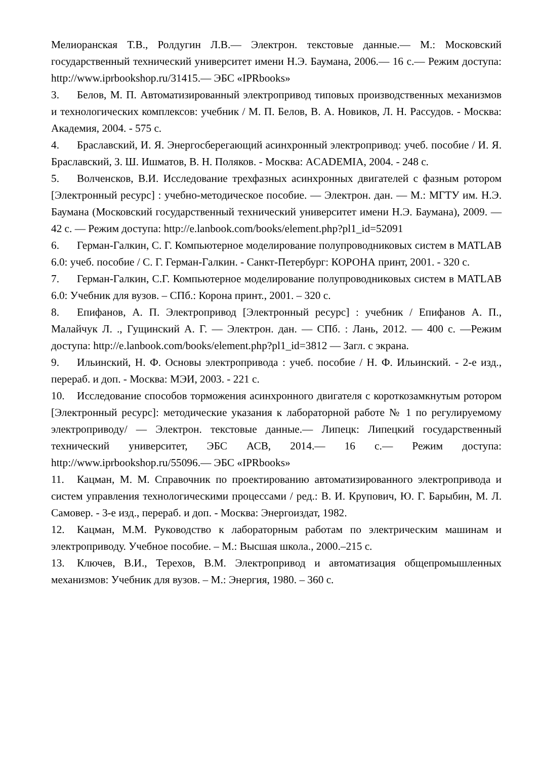Мелиоранская Т.В., Ролдугин Л.В.— Электрон. текстовые данные.— М.: Московский государственный технический университет имени Н.Э. Баумана, 2006.— 16 с.— Режим доступа: http://www.iprbookshop.ru/31415.— ЭБС «IPRbooks»
3. Белов, М. П. Автоматизированный электропривод типовых производственных механизмов и технологических комплексов: учебник / М. П. Белов, В. А. Новиков, Л. Н. Рассудов. - Москва: Академия, 2004. - 575 с.
4. Браславский, И. Я. Энергосберегающий асинхронный электропривод: учеб. пособие / И. Я. Браславский, З. Ш. Ишматов, В. Н. Поляков. - Москва: ACADEMIA, 2004. - 248 с.
5. Волченсков, В.И. Исследование трехфазных асинхронных двигателей с фазным ротором [Электронный ресурс] : учебно-методическое пособие. — Электрон. дан. — М.: МГТУ им. Н.Э. Баумана (Московский государственный технический университет имени Н.Э. Баумана), 2009. — 42 с. — Режим доступа: http://e.lanbook.com/books/element.php?pl1_id=52091
6. Герман-Галкин, С. Г. Компьютерное моделирование полупроводниковых систем в MATLAB 6.0: учеб. пособие / С. Г. Герман-Галкин. - Санкт-Петербург: КОРОНА принт, 2001. - 320 с.
7. Герман-Галкин, С.Г. Компьютерное моделирование полупроводниковых систем в MATLAB 6.0: Учебник для вузов. – СПб.: Корона принт., 2001. – 320 с.
8. Епифанов, А. П. Электропривод [Электронный ресурс] : учебник / Епифанов А. П., Малайчук Л. ., Гущинский А. Г. — Электрон. дан. — СПб. : Лань, 2012. — 400 с. —Режим доступа: http://e.lanbook.com/books/element.php?pl1_id=3812 — Загл. с экрана.
9. Ильинский, Н. Ф. Основы электропривода : учеб. пособие / Н. Ф. Ильинский. - 2-е изд., перераб. и доп. - Москва: МЭИ, 2003. - 221 с.
10. Исследование способов торможения асинхронного двигателя с короткозамкнутым ротором [Электронный ресурс]: методические указания к лабораторной работе № 1 по регулируемому электроприводу/ — Электрон. текстовые данные.— Липецк: Липецкий государственный технический университет, ЭБС АСВ, 2014.— 16 с.— Режим доступа: http://www.iprbookshop.ru/55096.— ЭБС «IPRbooks»
11. Кацман, М. М. Справочник по проектированию автоматизированного электропривода и систем управления технологическими процессами / ред.: В. И. Крупович, Ю. Г. Барыбин, М. Л. Самовер. - 3-е изд., перераб. и доп. - Москва: Энергоиздат, 1982.
12. Кацман, М.М. Руководство к лабораторным работам по электрическим машинам и электроприводу. Учебное пособие. – М.: Высшая школа., 2000.–215 с.
13. Ключев, В.И., Терехов, В.М. Электропривод и автоматизация общепромышленных механизмов: Учебник для вузов. – М.: Энергия, 1980. – 360 с.